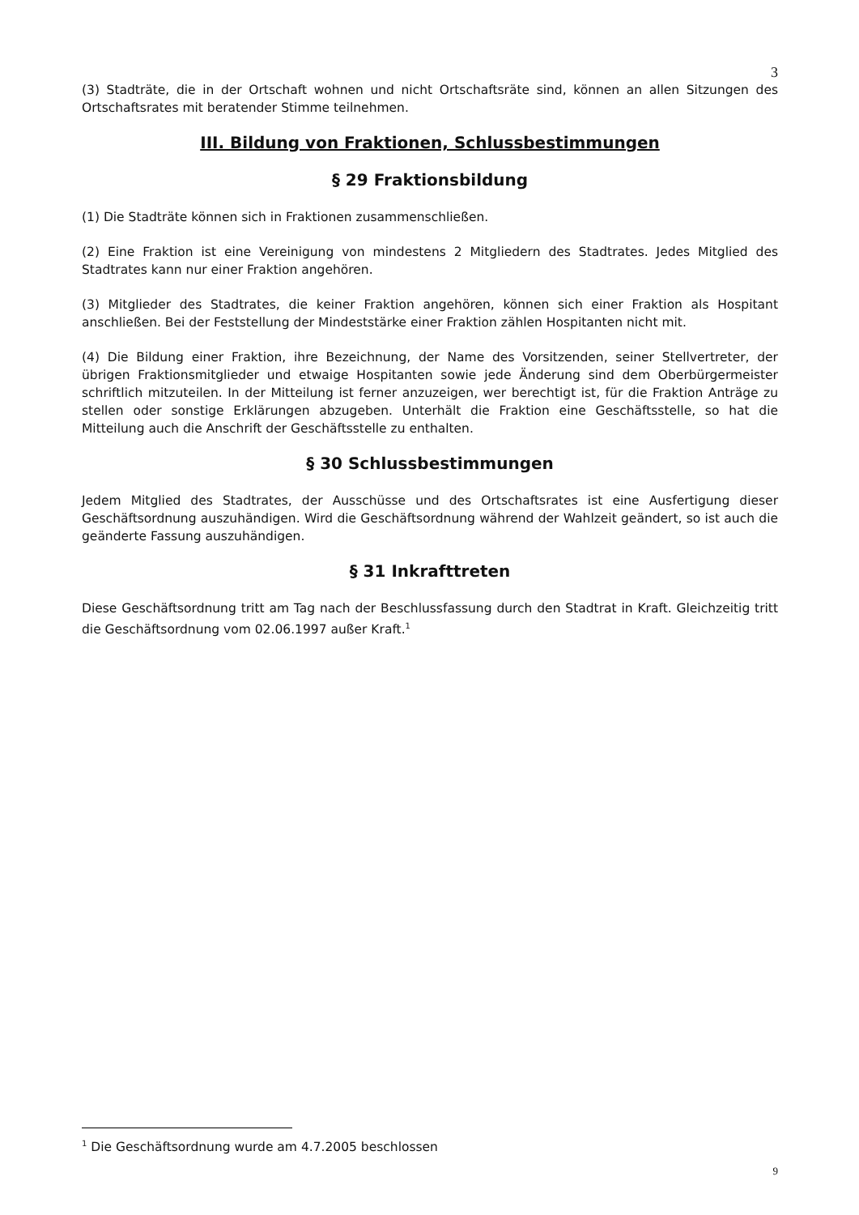3
(3) Stadträte, die in der Ortschaft wohnen und nicht Ortschaftsräte sind, können an allen Sitzungen des Ortschaftsrates mit beratender Stimme teilnehmen.
III. Bildung von Fraktionen, Schlussbestimmungen
§ 29 Fraktionsbildung
(1) Die Stadträte können sich in Fraktionen zusammenschließen.
(2) Eine Fraktion ist eine Vereinigung von mindestens 2 Mitgliedern des Stadtrates. Jedes Mitglied des Stadtrates kann nur einer Fraktion angehören.
(3) Mitglieder des Stadtrates, die keiner Fraktion angehören, können sich einer Fraktion als Hospitant anschließen. Bei der Feststellung der Mindeststärke einer Fraktion zählen Hospitanten nicht mit.
(4) Die Bildung einer Fraktion, ihre Bezeichnung, der Name des Vorsitzenden, seiner Stellvertreter, der übrigen Fraktionsmitglieder und etwaige Hospitanten sowie jede Änderung sind dem Oberbürgermeister schriftlich mitzuteilen. In der Mitteilung ist ferner anzuzeigen, wer berechtigt ist, für die Fraktion Anträge zu stellen oder sonstige Erklärungen abzugeben. Unterhält die Fraktion eine Geschäftsstelle, so hat die Mitteilung auch die Anschrift der Geschäftsstelle zu enthalten.
§ 30 Schlussbestimmungen
Jedem Mitglied des Stadtrates, der Ausschüsse und des Ortschaftsrates ist eine Ausfertigung dieser Geschäftsordnung auszuhändigen. Wird die Geschäftsordnung während der Wahlzeit geändert, so ist auch die geänderte Fassung auszuhändigen.
§ 31 Inkrafttreten
Diese Geschäftsordnung tritt am Tag nach der Beschlussfassung durch den Stadtrat in Kraft. Gleichzeitig tritt die Geschäftsordnung vom 02.06.1997 außer Kraft.<sup>1</sup>
<sup>1</sup> Die Geschäftsordnung wurde am 4.7.2005 beschlossen
9